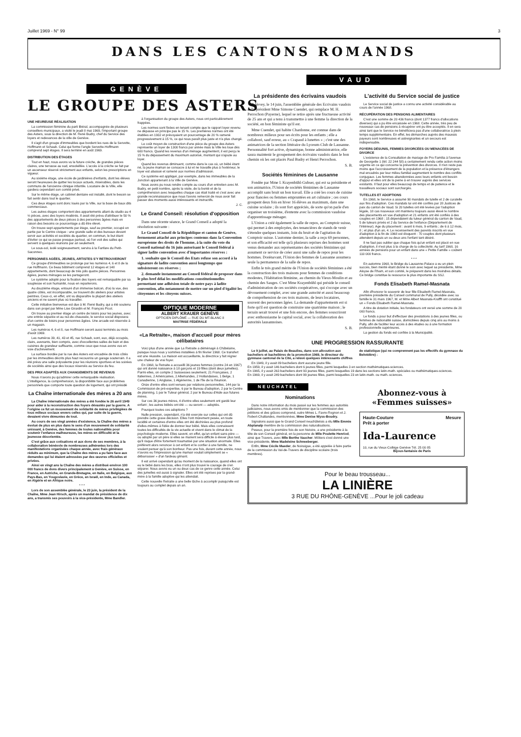Juillet 1969 - N° 99 3
DANS LES CANTONS ROMANDS
GENÈVE
LE GROUPE DES ASTERS
UNE HEUREUSE RÉALISATION
La commission féminine du parti libéral, accompagnée de plusieurs conseillers municipaux, a visité le jeudi 8 mai 1969, l'important groupe des Asters, sous la direction de M. René Budry, chef du Service des loyers et redevances de la ville de Genève.
Il s'agit d'un groupe d'immeubles que bordent les rues de la Servette, Hoffmann et Schaub. Celui qui forme l'angle Servette-Hoffmann comprend sept étages. Il sera terminé en août 1969.
DISTRIBUTION DES ÉTAGES
Tout en haut, nous avons vu la future crèche, de grandes pièces claires, une terrasse au sud, ensoleillée. L'accès à la crèche se fait par un ascenseur réservé strictement aux enfants, selon les prescriptions en vigueur.
Au sixième étage, une école de jardinières d'enfants, dont les élèves seront heureuses de quitter les locaux actuels, misérables, dans les communs de l'ancienne clinique infantile. Locataire de la Ville, elle gardera cependant son comité privé.
Sur le même étage, un cabinet dentaire est installé, dont le besoin se fait sentir dans tout le quartier.
Ces deux étages sont donc loués par la Ville, sur la base de baux dits commerciaux.
Les autres étages comportent des appartements allant du studio au 4 ½ pièces, avec des loyers modérés. Il avait été prévu d'attribuer le 50 % des appartements de deux pièces à des personnes âgées mais en raison des besoins ce pourcentage a dû être élevé.
On trouve sept appartements par étage, sauf au premier, occupé en partie par le Centre civique : une grande salle et des bureaux devant servir aux activités et sociétés du quartier, en commun, le but étant d'éviter ce qui se passe presque partout, où l'on voit des salles qui servent à quelques réunions par an seulement.
Le sous-sol, isolé soigneusement, servira à la Fanfare du Petit-Saconnex.
PERSONNES AGÉES, JEUNES, ARTISTES S'Y RETROUVERONT
Ce groupe d'immeubles se prolonge par les numéros 4, 6 et 8 de la rue Hoffmann. Ce beau bâtiment comprend 12 étages et 148 appartements, dont beaucoup de très jolis quatre pièces. Personnes âgées, jeunes ménages se les partageront.
Le système adopté pour la fixation des loyers est remarquable par sa souplesse et son humanité, nous en reparlerons.
Au douzième étage, entouré d'un immense balcon, d'où la vue, des quatre côtés, est incomparable, se trouvent dix ateliers pour artistes peintres. Ceux-ci, en effet, ont vu disparaître la plupart des ateliers anciens et ne savent plus où travailler.
Cette initiative bienvenue est due à M. René Budry, qui a été soutenu dans son projet par Mme Lise Girardin et M. François Picot.
On trouve au premier étage un centre de loisirs pour les jeunes, avec une entrée séparée et au rez-de-chaussée, le service social disposera d'un centre de loisirs pour personnes âgées. Une arcade est réservée à un magasin.
Les numéros 4, 6 et 8, rue Hoffmann seront aussi terminés au mois d'août 1969.
Les numéros 39, 41, 43 et 45, rue Schaub, sont, eux, déjà occupés, clairs, avenants, bien compris, avec d'excellentes salles de bain et des cuisines de grandeur suffisante, comme ceux que nous avons vus en voie d'achèvement.
La surface bordée par la rue des Asters est encadrée de trois côtés par les immeubles décrits plus haut recouvrira un garage souterrain. Il a été prévu une salle polyvalente pour les réunions sportives et les soirées de sociétés ainsi que des locaux réservés au Service du feu.
DES PRIX ADAPTÉS AUX CHANGEMENTS DE REVENUS
Nous n'avons pu qu'admirer cette remarquable réalisation. L'intelligence, la compréhension, la disponibilité face aux problèmes personnels que comporte toute question de logement, qui ont présidé
La Chaîne internationale des mères a 20 ans
La Chaîne internationale des mères a été fondée le 26 avril 1949 pour aider à la reconstruction des foyers dévastés par la guerre. A l'origine ce fut un mouvement de solidarité de mères privilégiées de tous milieux sociaux envers celles qui, par suite de la guerre, devaient vivre démunies de tout.
Au cours de ses vingt années d'existence, la Chaîne des mères a évolué de plus en plus dans le sens d'un mouvement de solidarité unissant, à Genève, des femmes de toutes nationalités pour soutenir l'enfance malheureuse, les mères en difficulté et la jeunesse désorientée.
C'est grâce aux cotisations et aux dons de ses membres, à la collaboration bénévole de nombreuses adhérentes lors des manifestations organisées chaque année, avec frais généraux réduits au minimum, que la Chaîne des mères a pu faire face aux demandes qui lui étaient adressées par des œuvres officielles et privées.
Ainsi en vingt ans la Chaîne des mères a distribué environ 100 000 francs de dons divers principalement à Genève, en Suisse, en France, en Autriche, en Grande-Bretagne, en Italie, en Belgique, aux Pays-Bas, en Yougoslavie, en Grèce, en Israël, en Inde, au Canada, en Algérie et en Afrique noire.
* * *
Lors de son assemblée générale, le 23 juin, la président de la Chaîne, Mme Jean Hirsch, après un mandat de présidence de dix ans, a transmis ses pouvoirs à la vice-présidente, Mme Bandler.
à l'organisation du groupe des Asters, nous ont particulièrement frappées.
Les normes sont fixées en tenant compte que le rapport loyer-revenu ne dépasse en principe pas le 15 %. Les premières normes ont été établies en 1932 et prévoyaient un pourcentage de 20 % ramené progressivement à 15 %, ce qui nous paraît plus juste et n'a plus changé.
Le coût moyen de construction d'une pièce du groupe des Asters représente un loyer de 1300 francs par année mais la Ville les loue dès 600 francs. Quand les revenus d'un ménage augmentent, il est perçu le 15 % du dépassement du maximum autorisé, montant qui s'ajoute au loyer.
Quand les revenus diminuent, comme dans le cas où, un bébé étant né, la jeune maman se consacre à lui et ne travaille plus à l'extérieur, le loyer est abaissé et ramené aux normes d'admission.
Ce système est appliqué, par exemple, dans les immeubles de la Jonction appartenant à la Ville de Genève.
Nous avons pu nous rendre compte au cours d'un entretien avec M. Budry, en petit nombre, après la visite, de la bonté et de la compréhension avec lesquelles chaque cas était traité et c'est avec une grande reconnaissance que nous l'avons remercié de nous avoir fait passer des moments aussi intéressants et instructifs.
J. C.
Le Grand Conseil: résolution d'opposition
Dans une récente séance, le Grand Conseil a adopté la résolution suivante :
Le Grand Conseil de la République et canton de Genève, fermement attaché aux principes contenus dans la Convention européenne des droits de l'homme, à la suite du vote du Conseil national du 16 juin autorisant le Conseil fédéral à signer ladite convention avec d'importantes réserves :
1. souhaite que le Conseil des Etats refuse son accord à la signature de ladite convention aussi longtemps que subsisteront ces réserves ;
2. demande instamment au Conseil fédéral de proposer dans le plus bref délai les modifications constitutionnelles permettant une adhésion totale de notre pays à ladite convention, afin notamment de mettre sur un pied d'égalité les citoyennes et les citoyens suisses.
OPTIQUE MODERNE
ALBERT KRAUER GENÈVE
OPTICIEN DIPLÔMÉ — RUE DU MT-BLANC 8
MAITRISE FÉDÉRALE
«La Retraite», maison d'accueil pour mères célibataires
Voici plus d'une année que La Retraite a déménagé à Châtelaine, puisque nous nous y sommes installées à fin février 1968. Ce transfert est une réussite. La maison est accueillante, la directrice y fait régner une chaleur de vrai foyer.
En 1968, la Retraite a accueilli 36 jeunes femmes (contre 24 en 1967) qui ont donné naissance à 18 garçons et 19 filles (dont deux jumelles). Parmi elles, on compte 2 Suissesses seulement, 21 Françaises, 2 Italiennes, 2 Américaines, 2 Allemandes, 2 Hollandaises, 1 Belge, 1 Canadienne, 1 Anglaise, 1 Algérienne, 1 de l'île de la Réunion.
Onze d'entre elles sont venues par relations personnelles, 144 par la Commission de pré-expertise, 6 par le Bureau d'adoption, 2 par le Centre de planning, 1 par le Tuteur général, 2 par le Bureau d'Aide aux futures mères.
Sur ces 36 jeunes mères, 4 d'entre elles seulement ont gardé leur enfant ; les autres bébés ont été — ou seront — adoptés.
Pourquoi toutes ces adoptions ?
Nulle pression, cependant, n'a été exercée sur celles qui ont dû prendre cette grave décision. Elles l'ont mûrement pesée, en toute lucidité et certaines d'entre elles ont été déchirées au plus profond d'elles-mêmes à l'idée de donner leur bébé. Mais elles connaissent toutes les difficultés de la vie actuelle et vivent dans le climat de la psychologie moderne. Elles savent, en effet, qu'un enfant sans père — ou adopté par un père si elles se marient sera difficile à élever plus tard, qu'il risque d'être fortement traumatisé par une situation anormale. Elles préfèrent alors renoncer à cet enfant et le confier à une famille, ne voulant penser qu'à son bonheur. Pas une fois, durant cette année, nous n'avons eu l'impression qu'une maman voulait simplement se « débarrasser » d'un fardeau gênant.
Il est arrivé cependant qu'au moment de la naissance, quand elles ont eu le bébé dans les bras, elles n'ont plus trouvé le courage de s'en séparer. Nous avons eu un ou deux cas de ce genre cette année. Celui des jumelles est aussi à signaler. Elles ont été reprises par la grand-mère à la famille adoptive qui les attendait.
Cette nouvelle Retraite a une belle tâche à accomplir puisqu'elle est toujours au complet depuis un an.
VAUD
La présidente des écrivains vaudois
A Vevey, le 14 juin, l'assemblée générale des Ecrivains vaudois a élu président Mme Simone Cuendet, qui remplace M. H. Perrochon (Payerne), lequel se retire après une fructueuse activité de 25 ans et qui a tenu à transmettre à une femme la direction de la société, en bon féministe qu'il est.
Mme Cuendet, qui habite Chardonne, est connue dans de nombreux milieux pour ses écrits pour les enfants ; elle a collaboré, sauf erreur, au « Crapaud à lunettes » ; c'est une des animatrices de la section littéraire du Lyceum-Club de Lausanne. Personnalité fort active, dynamique, bonne administratrice, elle saura maintenir le groupement des écrivains vaudois dans le bon chemin où les ont placés Paul Budry et Henri Perrochon.
S. B.
Sociétés féminines de Lausanne
Fondée par Mme I. Krayenbühl-Gubser, qui est sa présidente et son animatrice, l'Union de sociétés féminines de Lausanne accomplit sans bruit un bon travail. Elle a créé les cours de cuisine pour fiancées ou femmes empruntées en art culinaire ; ces cours groupent deux fois en hiver 16 élèves au maximum, dans une cuisine scolaire ; ils sont fort appréciés, de sorte qu'on parle d'en organiser un troisième, d'entente avec la commission vaudoise d'apprentissage ménager.
L'Union a créé également la salle de repos, au Comptoir suisse, qui permet à des employées, des tenancières de stands de venir s'étendre quelques instants, loin du bruit et de l'agitation du Comptoir suisse. L'automne dernier, la salle a reçu 69 personnes, et son efficacité est telle qu'à plusieurs reprises des hommes sont venus demander aux représentantes des sociétés féminines qui assument ce service de créer aussi une salle de repos pour les hommes. Dorénavant, l'Union des femmes de Lausanne assumera seule la permanence de la salle de repos.
Enfin le très grand mérite de l'Union de sociétés féminines a été la construction des trois maisons pour femmes de conditions modestes, l'Habitation féminine, au chemin du Vieux-Moulin et au chemin des Sauges. C'est Mme Krayenbühl qui préside le conseil d'administration de ces sociétés coopératives, qui s'occupe avec un dévouement complet, avec une grande autorité et aussi beaucoup de compréhension de ces trois maisons, de leurs locataires, souvent des personnes âgées. La demande d'appartements est si forte qu'il est question de construire une quatrième maison ; le terrain serait trouvé et une fois encore, des femmes souscriront avec enthousiasme le capital social, avec la collaboration des autorités lausannoises.
S. B.
L'activité du Service social de justice
Le Service social de justice a connu une activité considérable au cours de l'année 1968.
RÉCUPÉRATION DES PENSIONS ALIMENTAIRES
C'est une somme de 20 436 francs (dont 1377 francs d'allocations diverses) qui a pu être encaissée en 1968. Cette année, très peu de nouveaux cas de pensions à récupérer ont pu être acceptés. Il en sera ainsi tant que le Service ne bénéficiera pas d'une collaboratrice à plein temps supplémentaire. En effet, les démarches auprès des mauvais payeurs sont nombreuses et astreignantes et un secours est indispensable.
FOYERS DÉSUNIS, FEMMES DIVORCÉES OU MENACÉES DE DIVORCE
L'existence de la Consultation de mariage de Pro Familia à l'avenue de Georgette 1 (tél. 22 244 58) a certainement rendu cette action moins urgente en ce qui concerne la prévention des divorces. Il n'en reste pas moins que l'accroissement de la population et la présence d'étrangers mal encadrés par leur milieu familial augmentent le nombre des conflits conjugaux. Les femmes abandonnées avec leurs enfants ont besoin d'appui et elles ont de la peine à en trouver auprès des services existants. Il faut pour elles beaucoup de temps et de patience et le travailleurs sociaux sont surchargés.
TUTELLES ET ADOPTIONS
En 1968, le Service a assumé 90 mandats de tutelle et 2 de curatelle aux fins d'adoption. Ces mandats lui ont été confiés par 28 Justices de paix du canton de Vaud. Si 20 tutelles ont été levées par l'adoption légale, 18 cas nouveaux ont maintenu toujours aussi élevé le nombre des placements en vue d'adoption et 21 enfants ont été confiés à des couples en 1968 ; 15 dépendaient du tuteur général du canton de Vaud, 5 de tuteurs privés et 2 du Service de l'enfance (Département de l'intérieur). Age du placement : avant 6 mois, 9 enfants ; de 6 à 12 mois, 8 ; et plus d'un an, 4. Le recensement des parents inscrits en vue d'adoption à la fin de 1968 est éloquent : 70 couples dont plusieurs attendent depuis un ou deux ans l'enfant tant désiré.
Il ne faut pas oublier que chaque fois qu'un enfant est placé en vue d'adoption, il n'est plus à la charge de la collectivité. Au tarif 1968, 16 années de pensions pour un enfant dans une « Petite Famille » coûtent 110 000 francs.
* * *
En automne 1968, le Bridge du Lausanne-Palace a eu un plein succès, bien mérité étant donné le soin avec lequel sa présidente, Mme Aloyse de Rham, et son comité, le préparent dans les moindres détails. Ce bridge constitue la ressource la plus importante du SSJ.
Fonds Elisabeth Ramel-Masnata
Afin d'honorer le souvenir de leur fille Elisabeth Ramel-Masnata, première présidente du Conseil communal de Pully, décédée avec sa famille le 31 mars 1967, M. et Mme Albert Masnata-Kraffft ont constitué un « Fonds Elisabeth Ramel-Masnata.
A titre de dotation initiale, les fondateurs ont versé une somme de 20 000 francs.
Le fonds a pour but d'effectuer des prestations à des jeunes filles, ou femmes de nationalité suisse, domiciliées depuis cinq ans au moins à Pully, afin de faciliter leur accès à des études ou à une formation professionnelle supérieures.
La gestion du fonds est confiée à la Municipalité.
UNE PROGRESSION RASSURANTE
Le 9 juillet, au Palais de Beaulieu, dans son allocution aux bacheliers et bachelières de la promotion 1969, le directeur du gymnase cantonal de la Cité, a relevé quelques intéressants chiffres de statistique (qui ne comprennent pas les effectifs du gymnase du Belvédère) :
En 1949, il y avait 89 bacheliers dont aucune jeune fille.
En 1959, il y avait 146 bacheliers dont 6 jeunes filles, parmi lesquelles 3 en section mathématiques-sciences.
En 1965, il y avait 263 bacheliers dont 93 jeunes filles, parmi lesquelles 19 dans les sections latin-math. spéciales ou mathématiques-sciences.
En 1969, il y avait 249 bacheliers dont 99 jeunes filles, parmi lesquelles 23 en latin-math. ou math.-sciences.
NEUCHATEL
Nominations
Dans notre information du mois passé sur les femmes aux autorités judiciaires, nous avons omis de mentionner que la commission des pétitions et des grâces comprend, outre Mmes L. Favre-Rognon et J. Robert-Challandes, mentionnées, Mme Denise Wyss-Boudry.
Signalons aussi que le Grand Conseil neuchâtelois a élu Mlle Emmie Abplanalp membre de la commission des naturalisations.
Peseux, pour la première fois de son histoire, a une présidente à la tête de son Conseil général, en la personne de Mlle Poulette Henriod, ainsi que Travers, avec Mlle Berthe Vaucher. Môtiers s'est donné une vice-présidente, Mme Madeleine Schneeberger.
Enfin, Mme Cécile Maeder, de Noiraigue, a été appelée à faire partie de la commission du Val-de-Travers de discipline scolaire (trois membres).
Abonnez-vous à «Femmes suisses»
Haute-Couture Mesure
Prêt à porter
Ida-Laurence
10, rue du Vieux-Collège Genève Tél. 25 00 85
Bijoux-fantaisie de Paris
Pour le beau trousseau...
LA LINIÈRE
3 RUE DU RHÔNE-GENÈVE ...Pour le joli cadeau